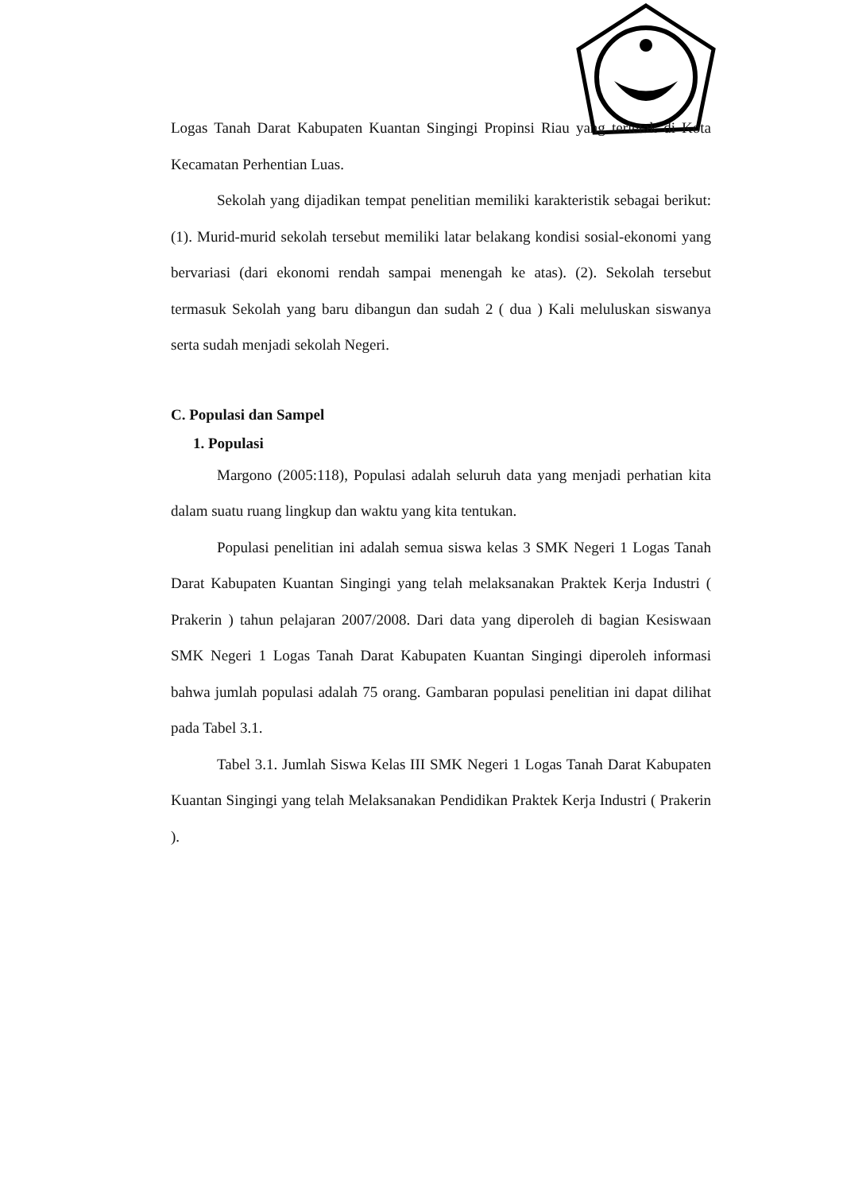Logas Tanah Darat Kabupaten Kuantan Singingi Propinsi Riau yang terletak di Kota Kecamatan Perhentian Luas.
Sekolah yang dijadikan tempat penelitian memiliki karakteristik sebagai berikut: (1). Murid-murid sekolah tersebut memiliki latar belakang kondisi sosial-ekonomi yang bervariasi (dari ekonomi rendah sampai menengah ke atas). (2). Sekolah tersebut termasuk Sekolah yang baru dibangun dan sudah 2 ( dua ) Kali meluluskan siswanya serta sudah menjadi sekolah Negeri.
C. Populasi dan Sampel
1. Populasi
Margono (2005:118), Populasi adalah seluruh data yang menjadi perhatian kita dalam suatu ruang lingkup dan waktu yang kita tentukan.
Populasi penelitian ini adalah semua siswa kelas 3 SMK Negeri 1 Logas Tanah Darat Kabupaten Kuantan Singingi yang telah melaksanakan Praktek Kerja Industri ( Prakerin ) tahun pelajaran 2007/2008. Dari data yang diperoleh di bagian Kesiswaan SMK Negeri 1 Logas Tanah Darat Kabupaten Kuantan Singingi diperoleh informasi bahwa jumlah populasi adalah 75 orang. Gambaran populasi penelitian ini dapat dilihat pada Tabel 3.1.
Tabel 3.1. Jumlah Siswa Kelas III SMK Negeri 1 Logas Tanah Darat Kabupaten Kuantan Singingi yang telah Melaksanakan Pendidikan Praktek Kerja Industri ( Prakerin ).